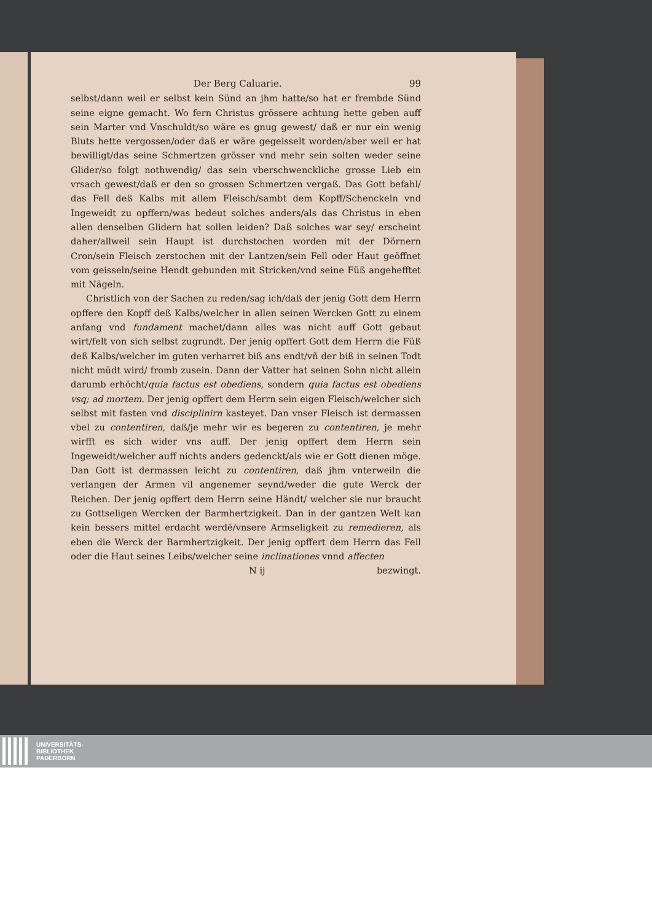Der Berg Caluarie. 99
selbst/dann weil er selbst kein Sünd an jhm hatte/so hat er frembde Sünd seine eigne gemacht. Wo fern Christus grössere achtung hette geben auff sein Marter vnd Vnschuldt/so wäre es gnug gewest/ daß er nur ein wenig Bluts hette vergossen/oder daß er wäre gegeisselt worden/aber weil er hat bewilligt/das seine Schmertzen grösser vnd mehr sein solten weder seine Glider/so folgt nothwendig/ das sein vberschwenckliche grosse Lieb ein vrsach gewest/daß er den so grossen Schmertzen vergaß. Das Gott befahl/ das Fell deß Kalbs mit allem Fleisch/sambt dem Kopff/Schenckeln vnd Ingeweidt zu opffern/was bedeut solches anders/als das Christus in eben allen denselben Glidern hat sollen leiden? Daß solches war sey/ erscheint daher/allweil sein Haupt ist durchstochen worden mit der Dörnern Cron/sein Fleisch zerstochen mit der Lantzen/sein Fell oder Haut geöffnet vom geisseln/seine Hendt gebunden mit Stricken/vnd seine Füß angehefftet mit Nägeln.
Christlich von der Sachen zu reden/sag ich/daß der jenig Gott dem Herrn opffere den Kopff deß Kalbs/welcher in allen seinen Wercken Gott zu einem anfang vnd fundament machet/dann alles was nicht auff Gott gebaut wirt/felt von sich selbst zugrundt. Der jenig opffert Gott dem Herrn die Füß deß Kalbs/welcher im guten verharret biß ans endt/vñ der biß in seinen Todt nicht müdt wird/ fromb zusein. Dann der Vatter hat seinen Sohn nicht allein darumb erhöcht/quia factus est obediens, sondern quia factus est obediens vsq; ad mortem. Der jenig opffert dem Herrn sein eigen Fleisch/welcher sich selbst mit fasten vnd disciplinirn kasteyet. Dan vnser Fleisch ist dermassen vbel zu contentiren, daß/je mehr wir es begeren zu contentiren, je mehr wirfft es sich wider vns auff. Der jenig opffert dem Herrn sein Ingeweidt/welcher auff nichts anders gedenckt/als wie er Gott dienen möge. Dan Gott ist dermassen leicht zu contentiren, daß jhm vnterweiln die verlangen der Armen vil angenemer seynd/weder die gute Werck der Reichen. Der jenig opffert dem Herrn seine Händt/ welcher sie nur braucht zu Gottseligen Wercken der Barmhertzigkeit. Dan in der gantzen Welt kan kein bessers mittel erdacht werdē/vnsere Armseligkeit zu remedieren, als eben die Werck der Barmhertzigkeit. Der jenig opffert dem Herrn das Fell oder die Haut seines Leibs/welcher seine inclinationes vnnd affecten
N ij bezwingt.
UNIVERSITÄTS-
BIBLIOTHEK
PADERBORN